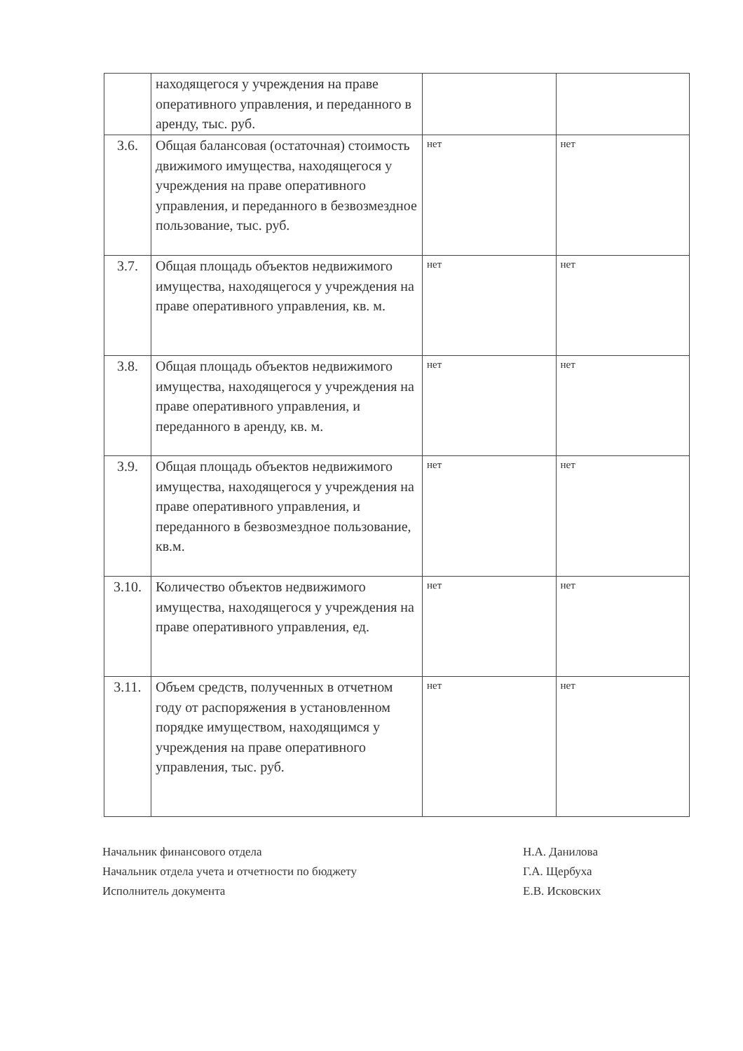| | находящегося у учреждения на праве оперативного управления, и переданного в аренду, тыс. руб. | | |
| 3.6. | Общая балансовая (остаточная) стоимость движимого имущества, находящегося у учреждения на праве оперативного управления, и переданного в безвозмездное пользование, тыс. руб. | нет | нет |
| 3.7. | Общая площадь объектов недвижимого имущества, находящегося у учреждения на праве оперативного управления, кв. м. | нет | нет |
| 3.8. | Общая площадь объектов недвижимого имущества, находящегося у учреждения на праве оперативного управления, и переданного в аренду, кв. м. | нет | нет |
| 3.9. | Общая площадь объектов недвижимого имущества, находящегося у учреждения на праве оперативного управления, и переданного в безвозмездное пользование, кв.м. | нет | нет |
| 3.10. | Количество объектов недвижимого имущества, находящегося у учреждения на праве оперативного управления, ед. | нет | нет |
| 3.11. | Объем средств, полученных в отчетном году от распоряжения в установленном порядке имуществом, находящимся у учреждения на праве оперативного управления, тыс. руб. | нет | нет |
Начальник финансового отдела Н.А. Данилова
Начальник отдела учета и отчетности по бюджету Г.А. Щербуха
Исполнитель документа Е.В. Исковских